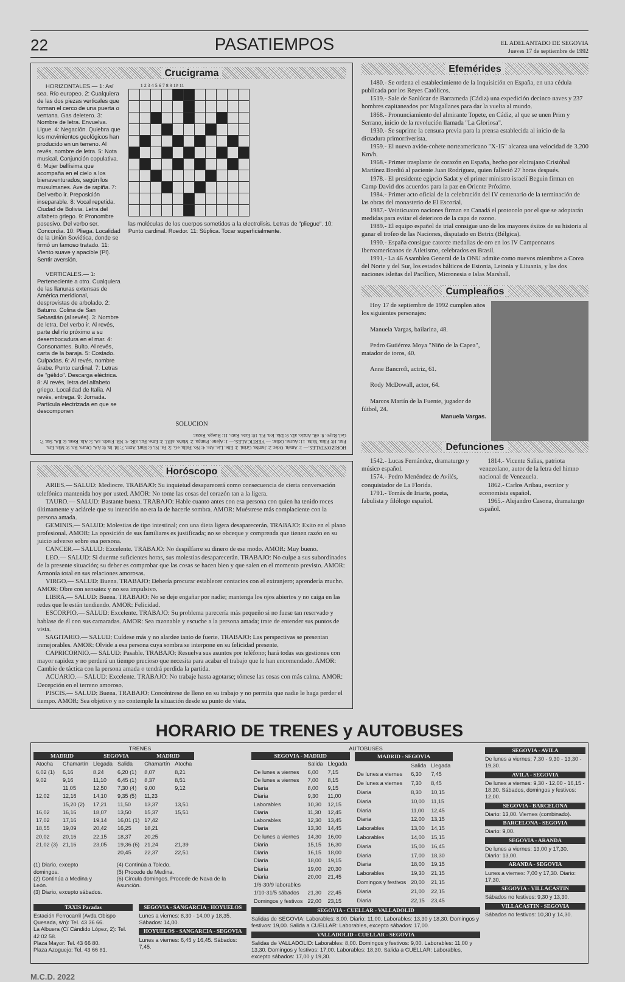22
PASATIEMPOS
EL ADELANTADO DE SEGOVIA
Jueves 17 de septiembre de 1992
Crucigrama
HORIZONTALES.— 1: Así sea. Río europeo. 2: Cualquiera de las dos piezas verticales que forman el cerco de una puerta o ventana. Gas deletero. 3: Nombre de letra. Envuelva. Ligue. 4: Negación. Quiebra que los movimientos geológicos han producido en un terreno. Al revés, nombre de letra. 5: Nota musical. Conjunción copulativa. 6: Mujer bellísima que acompaña en el cielo a los bienaventurados, según los musulmanes. Ave de rapiña. 7: Del verbo ir. Preposición inseparable. 8: Vocal repetida. Ciudad de Bolivia. Letra del alfabeto griego. 9: Pronombre posesivo. Del verbo ser. Concordia. 10: Pliega. Localidad de la Unión Soviética, donde se firmó un famoso tratado. 11: Viento suave y apacible (Pl). Sentir aversión.
VERTICALES.— 1: Perteneciente a otro. Cualquiera de las llanuras extensas de América meridional, desprovistas de arbolado. 2: Baturro. Colina de San Sebastián (al revés). 3: Nombre de letra. Del verbo ir. Al revés, parte del río próximo a su desembocadura en el mar. 4: Consonantes. Bulto. Al revés, carta de la baraja. 5: Costado. Culpadas. 6: Al revés, nombre árabe. Punto cardinal. 7: Letras de "gélido". Descarga eléctrica. 8: Al revés, letra del alfabeto griego. Localidad de Italia. Al revés, entrega. 9: Jornada. Partícula electrizada en que se descomponen
1 2 3 4 5 6 7 8 9 10 11
las moléculas de los cuerpos sometidos a la electrolisis. Letras de "pliegue". 10: Punto cardinal. Roedor. 11: Súplica. Tocar superficialmente.
SOLUCION
HORIZONTALES.— 1: Amén. Oder. 2: Jamba. Grisú. 3: Eñe. Lie. Ate. 4: No. Falla. eG. 5: Fa. Ni. 6: Hurí. Azor. 7: Id. In. 8: AA. Oruro. Ro. 9: Mía. Era. Paz. 10: Plisa. Yalta. 11: Auras. Odiar. — VERTICALES.— 1: Ajeno. Pampa. 2: Maño. aIIU. 3: Eme. Fui. aIR. 4: NB. Fardo. sA. 5: Ala. Reas. 6: IlA. Sur. 7: Gel. Rayo. 8: oR. Anzio. aD. 9: Día. Ion. Pli. 10: Este. Rata. 11: Ruego. Rozar.
Horóscopo
ARIES.— SALUD: Mediocre. TRABAJO: Su inquietud desaparecerá como consecuencia de cierta conversación telefónica mantenida hoy por usted. AMOR: No tome las cosas del corazón tan a la ligera.
TAURO.— SALUD: Bastante buena. TRABAJO: Hable cuanto antes con esa persona con quien ha tenido roces últimamente y aclárele que su intención no era la de hacerle sombra. AMOR: Muéstrese más complaciente con la persona amada.
GEMINIS.— SALUD: Molestias de tipo intestinal; con una dieta ligera desaparecerán. TRABAJO: Exito en el plano profesional. AMOR: La oposición de sus familiares es justificada; no se obceque y comprenda que tienen razón en su juicio adverso sobre esa persona.
CANCER.— SALUD: Excelente. TRABAJO: No despilfarre su dinero de ese modo. AMOR: Muy bueno.
LEO.— SALUD: Si duerme suficientes horas, sus molestias desaparecerán. TRABAJO: No culpe a sus subordinados de la presente situación; su deber es comprobar que las cosas se hacen bien y que salen en el momento previsto. AMOR: Armonía total en sus relaciones amorosas.
VIRGO.— SALUD: Buena. TRABAJO: Debería procurar establecer contactos con el extranjero; aprendería mucho. AMOR: Obre con sensatez y no sea impulsivo.
LIBRA.— SALUD: Buena. TRABAJO: No se deje engañar por nadie; mantenga los ojos abiertos y no caiga en las redes que le están tendiendo. AMOR: Felicidad.
ESCORPIO.— SALUD: Excelente. TRABAJO: Su problema parecería más pequeño si no fuese tan reservado y hablase de él con sus camaradas. AMOR: Sea razonable y escuche a la persona amada; trate de entender sus puntos de vista.
SAGITARIO.— SALUD: Cuídese más y no alardee tanto de fuerte. TRABAJO: Las perspectivas se presentan inmejorables. AMOR: Olvide a esa persona cuya sombra se interpone en su felicidad presente.
CAPRICORNIO.— SALUD: Pasable. TRABAJO: Resuelva sus asuntos por teléfono; hará todas sus gestiones con mayor rapidez y no perderá un tiempo precioso que necesita para acabar el trabajo que le han encomendado. AMOR: Cambie de táctica con la persona amada o tendrá perdida la partida.
ACUARIO.— SALUD: Excelente. TRABAJO: No trabaje hasta agotarse; tómese las cosas con más calma. AMOR: Decepción en el terreno amoroso.
PISCIS.— SALUD: Buena. TRABAJO: Concéntrese de lleno en su trabajo y no permita que nadie le haga perder el tiempo. AMOR: Sea objetivo y no contemple la situación desde su punto de vista.
Efemérides
1480.- Se ordena el establecimiento de la Inquisición en España, en una cédula publicada por los Reyes Católicos.
1519.- Sale de Sanlúcar de Barrameda (Cádiz) una expedición decinco naves y 237 hombres capitaneados por Magallanes para dar la vuelta al mundo.
1868.- Pronunciamiento del almirante Topete, en Cádiz, al que se unen Prim y Serrano, inicio de la revolución llamada "La Gloriosa".
1930.- Se suprime la censura previa para la prensa establecida al inicio de la dictadura primorriverista.
1959.- El nuevo avión-cohete norteamericano "X-15" alcanza una velocidad de 3.200 Km/h.
1968.- Primer trasplante de corazón en España, hecho por elcirujano Cristóbal Martínez Bordiú al paciente Juan Rodríguez, quien falleció 27 horas después.
1978.- El presidente egipcio Sadat y el primer ministro israelí Beguin firman en Camp David dos acuerdos para la paz en Oriente Próximo.
1984.- Primer acto oficial de la celebración del IV centenario de la terminación de las obras del monasterio de El Escorial.
1987.- Veinticuatro naciones firman en Canadá el protocolo por el que se adoptarán medidas para evitar el deterioro de la capa de ozono.
1989.- El equipo español de trial consigue uno de los mayores éxitos de su historia al ganar el trofeo de las Naciones, disputado en Betrix (Bélgica).
1990.- España consigue catorce medallas de oro en los IV Campeonatos Iberoamericanos de Atletismo, celebrados en Brasil.
1991.- La 46 Asamblea General de la ONU admite como nuevos miembros a Corea del Norte y del Sur, los estados bálticos de Estonia, Letonia y Lituania, y las dos naciones isleñas del Pacífico, Micronesia e Islas Marshall.
Cumpleaños
Hoy 17 de septiembre de 1992 cumplen años los siguientes personajes:
Manuela Vargas, bailarina, 48.
Pedro Gutiérrez Moya "Niño de la Capea", matador de toros, 40.
Anne Bancroft, actriz, 61.
Rody McDowall, actor, 64.
Marcos Martín de la Fuente, jugador de fútbol, 24.
Manuela Vargas.
Defunciones
1542.- Lucas Fernández, dramaturgo y músico español.
1574.- Pedro Menéndez de Avilés, conquistador de La Florida.
1791.- Tomás de Iriarte, poeta, fabulista y filólogo español.
1814.- Vicente Salias, patriota venezolano, autor de la letra del himno nacional de Venezuela.
1862.- Carlos Aribau, escritor y economista español.
1965.- Alejandro Casona, dramaturgo español.
HORARIO DE TRENES y AUTOBUSES
TRENES
| MADRID | | SEGOVIA | | MADRID | |
| --- | --- | --- | --- | --- | --- |
| Atocha | Chamartín | Llegada | Salida | Chamartín | Atocha |
| 6,02 (1) | 6,16 | 8,24 | 6,20 (1) | 8,07 | 8,21 |
| 9,02 | 9,16 | 11,10 | 6,45 (1) | 8,37 | 8,51 |
| | 11,05 | 12,50 | 7,30 (4) | 9,00 | 9,12 |
| 12,02 | 12,16 | 14,10 | 9,35 (5) | 11,23 | |
| | 15,20 (2) | 17,21 | 11,50 | 13,37 | 13,51 |
| 16,02 | 16,16 | 18,07 | 13,50 | 15,37 | 15,51 |
| 17,02 | 17,16 | 19,14 | 16,01 (1) | 17,42 | |
| 18,55 | 19,09 | 20,42 | 16,25 | 18,21 | |
| 20,02 | 20,16 | 22,15 | 18,37 | 20,25 | |
| 21,02 (3) | 21,16 | 23,05 | 19,36 (6) | 21,24 | 21,39 |
| | | | 20,45 | 22,37 | 22,51 |
(1) Diario, excepto domingos.
(2) Continúa a Medina y León.
(3) Diario, excepto sábados.
(4) Continúa a Toledo.
(5) Procede de Medina.
(6) Circula domingos. Procede de Nava de la Asunción.
TAXIS Paradas
Estación Ferrocarril (Avda Obispo Quesada, s/n): Tel. 43 36 66.
La Albuera (C/ Cándido López, 2): Tel. 42 02 58.
Plaza Mayor: Tel. 43 66 80.
Plaza Azoguejo: Tel. 43 66 81.
SEGOVIA - SANGARCIA - HOYUELOS
Lunes a viernes: 8,30 - 14,00 y 18,35.
Sábados: 14,00.
HOYUELOS - SANGARCIA - SEGOVIA
Lunes a viernes: 6,45 y 16,45. Sábados: 7,45.
AUTOBUSES
| SEGOVIA - MADRID | | |
| --- | --- | --- |
| | Salida | Llegada |
| De lunes a viernes | 6,00 | 7,15 |
| De lunes a viernes | 7,00 | 8,15 |
| Diaria | 8,00 | 9,15 |
| Diaria | 9,30 | 11,00 |
| Laborables | 10,30 | 12,15 |
| Diaria | 11,30 | 12,45 |
| Laborables | 12,30 | 13,45 |
| Diaria | 13,30 | 14,45 |
| De lunes a viernes | 14,30 | 16,00 |
| Diaria | 15,15 | 16,30 |
| Diaria | 16,15 | 18,00 |
| Diaria | 18,00 | 19,15 |
| Diaria | 19,00 | 20,30 |
| Diaria | 20,00 | 21,45 |
| 1/6-30/9 laborables | | |
| 1/10-31/5 sábados | 21,30 | 22,45 |
| Domingos y festivos | 22,00 | 23,15 |
| MADRID - SEGOVIA | | |
| --- | --- | --- |
| | Salida | Llegada |
| De lunes a viernes | 6,30 | 7,45 |
| De lunes a viernes | 7,30 | 8,45 |
| Diaria | 8,30 | 10,15 |
| Diaria | 10,00 | 11,15 |
| Diaria | 11,00 | 12,45 |
| Diaria | 12,00 | 13,15 |
| Laborables | 13,00 | 14,15 |
| Laborables | 14,00 | 15,15 |
| Diaria | 15,00 | 16,45 |
| Diaria | 17,00 | 18,30 |
| Diaria | 18,00 | 19,15 |
| Laborables | 19,30 | 21,15 |
| Domingos y festivos | 20,00 | 21,15 |
| Diaria | 21,00 | 22,15 |
| Diaria | 22,15 | 23,45 |
SEGOVIA - CUELLAR - VALLADOLID
Salidas de SEGOVIA: Laborables: 8,00. Diario: 11,00. Laborables: 13,30 y 18,30. Domingos y festivos: 19,00. Salida a CUELLAR: Laborables, excepto sábados: 17,00.
VALLADOLID - CUELLAR - SEGOVIA
Salidas de VALLADOLID: Laborables: 8,00. Domingos y festivos: 9,00. Laborables: 11,00 y 13,30. Domingos y festivos: 17,00. Laborables: 18,30. Salida a CUELLAR: Laborables, excepto sábados: 17,00 y 19,30.
SEGOVIA - AVILA
De lunes a viernes; 7,30 - 9,30 - 13,30 - 19,30.
AVILA - SEGOVIA
De lunes a viernes: 9,30 - 12,00 - 16,15 - 18,30. Sábados, domingos y festivos: 12,00.
SEGOVIA - BARCELONA
Diario: 13,00. Viernes (combinado).
BARCELONA - SEGOVIA
Diario: 9,00.
SEGOVIA - ARANDA
De lunes a viernes: 13,00 y 17,30. Diario: 13,00.
ARANDA - SEGOVIA
Lunes a viernes: 7,00 y 17,30. Diario: 17,30.
SEGOVIA - VILLACASTIN
Sábados no festivos: 9,30 y 13,30.
VILLACASTIN - SEGOVIA
Sábados no festivos: 10,30 y 14,30.
M.C.D. 2022